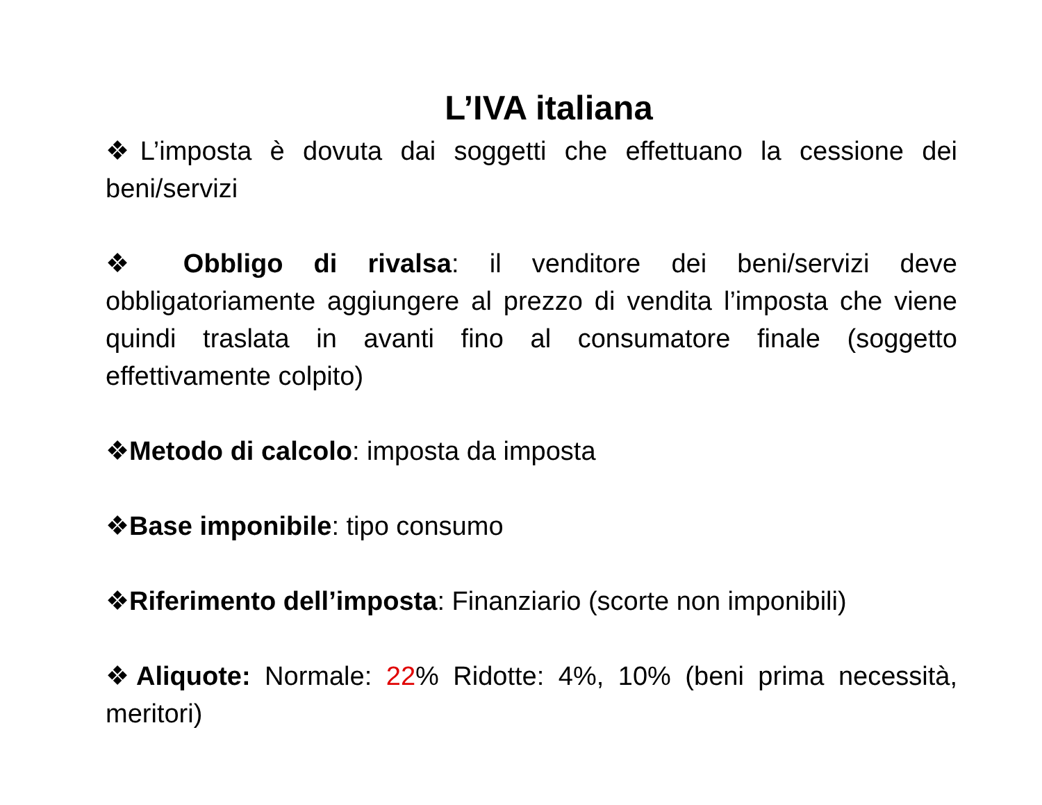L’IVA italiana
❖L’imposta è dovuta dai soggetti che effettuano la cessione dei beni/servizi
❖ Obbligo di rivalsa: il venditore dei beni/servizi deve obbligatoriamente aggiungere al prezzo di vendita l’imposta che viene quindi traslata in avanti fino al consumatore finale (soggetto effettivamente colpito)
❖Metodo di calcolo: imposta da imposta
❖Base imponibile: tipo consumo
❖Riferimento dell’imposta: Finanziario (scorte non imponibili)
❖Aliquote: Normale: 22% Ridotte: 4%, 10% (beni prima necessità, meritori)